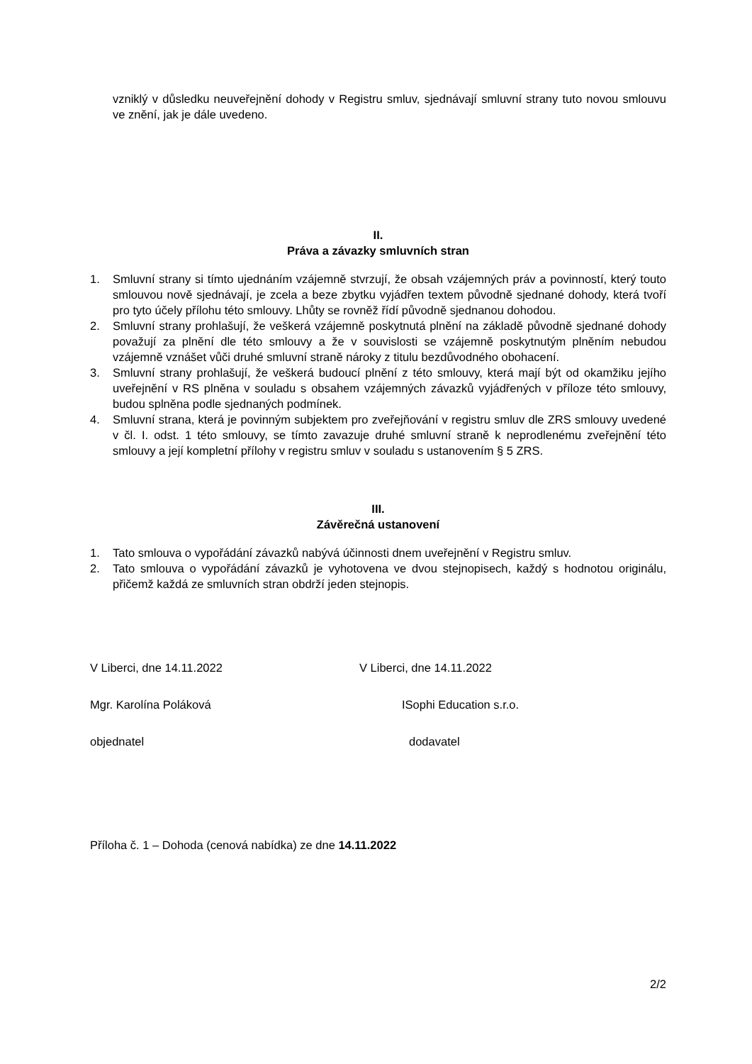vzniklý v důsledku neuveřejnění dohody v Registru smluv, sjednávají smluvní strany tuto novou smlouvu ve znění, jak je dále uvedeno.
II.
Práva a závazky smluvních stran
1. Smluvní strany si tímto ujednáním vzájemně stvrzují, že obsah vzájemných práv a povinností, který touto smlouvou nově sjednávají, je zcela a beze zbytku vyjádřen textem původně sjednané dohody, která tvoří pro tyto účely přílohu této smlouvy. Lhůty se rovněž řídí původně sjednanou dohodou.
2. Smluvní strany prohlašují, že veškerá vzájemně poskytnutá plnění na základě původně sjednané dohody považují za plnění dle této smlouvy a že v souvislosti se vzájemně poskytnutým plněním nebudou vzájemně vznášet vůči druhé smluvní straně nároky z titulu bezdůvodného obohacení.
3. Smluvní strany prohlašují, že veškerá budoucí plnění z této smlouvy, která mají být od okamžiku jejího uveřejnění v RS plněna v souladu s obsahem vzájemných závazků vyjádřených v příloze této smlouvy, budou splněna podle sjednaných podmínek.
4. Smluvní strana, která je povinným subjektem pro zveřejňování v registru smluv dle ZRS smlouvy uvedené v čl. I. odst. 1 této smlouvy, se tímto zavazuje druhé smluvní straně k neprodlenému zveřejnění této smlouvy a její kompletní přílohy v registru smluv v souladu s ustanovením § 5 ZRS.
III.
Závěrečná ustanovení
1. Tato smlouva o vypořádání závazků nabývá účinnosti dnem uveřejnění v Registru smluv.
2. Tato smlouva o vypořádání závazků je vyhotovena ve dvou stejnopisech, každý s hodnotou originálu, přičemž každá ze smluvních stran obdrží jeden stejnopis.
V Liberci, dne 14.11.2022 V Liberci, dne 14.11.2022
Mgr. Karolína Poláková ISophi Education s.r.o.
objednatel dodavatel
Příloha č. 1 – Dohoda (cenová nabídka) ze dne 14.11.2022
2/2